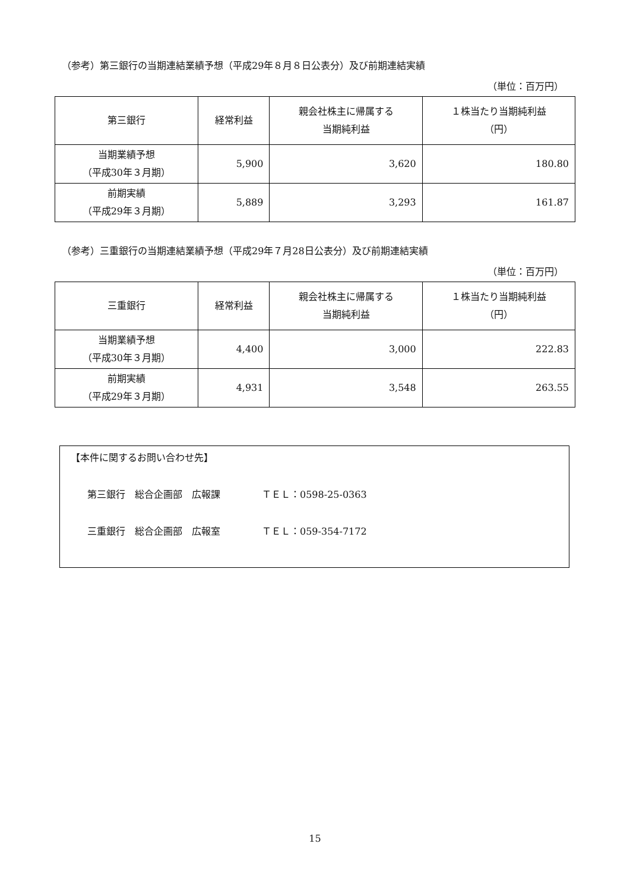（参考）第三銀行の当期連結業績予想（平成29年８月８日公表分）及び前期連結実績
（単位：百万円）
| 第三銀行 | 経常利益 | 親会社株主に帰属する 当期純利益 | １株当たり当期純利益 （円） |
| --- | --- | --- | --- |
| 当期業績予想 （平成30年３月期） | 5,900 | 3,620 | 180.80 |
| 前期実績 （平成29年３月期） | 5,889 | 3,293 | 161.87 |
（参考）三重銀行の当期連結業績予想（平成29年７月28日公表分）及び前期連結実績
（単位：百万円）
| 三重銀行 | 経常利益 | 親会社株主に帰属する 当期純利益 | １株当たり当期純利益 （円） |
| --- | --- | --- | --- |
| 当期業績予想 （平成30年３月期） | 4,400 | 3,000 | 222.83 |
| 前期実績 （平成29年３月期） | 4,931 | 3,548 | 263.55 |
【本件に関するお問い合わせ先】
第三銀行　総合企画部　広報課 ＴＥＬ：0598-25-0363
三重銀行　総合企画部　広報室 ＴＥＬ：059-354-7172
15